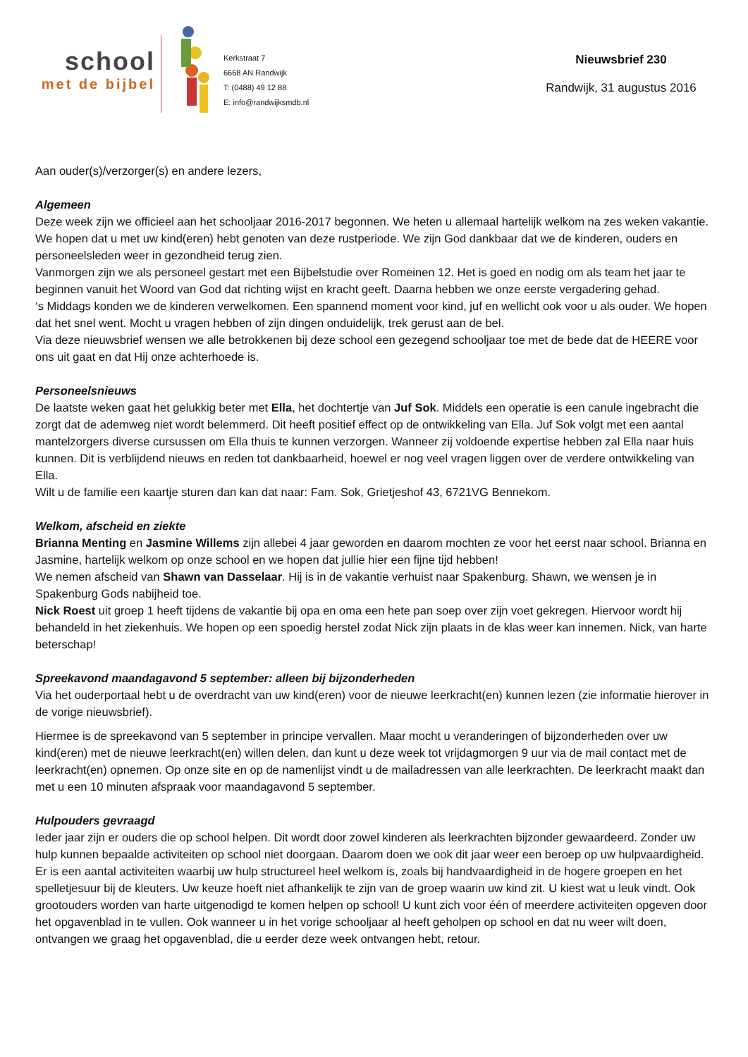school
met de bijbel
Kerkstraat 7
6668 AN Randwijk
T: (0488) 49 12 88
E: info@randwijksmdb.nl
Nieuwsbrief 230
Randwijk, 31 augustus 2016
Aan ouder(s)/verzorger(s) en andere lezers,
Algemeen
Deze week zijn we officieel aan het schooljaar 2016-2017 begonnen. We heten u allemaal hartelijk welkom na zes weken vakantie. We hopen dat u met uw kind(eren) hebt genoten van deze rustperiode. We zijn God dankbaar dat we de kinderen, ouders en personeelsleden weer in gezondheid terug zien.
Vanmorgen zijn we als personeel gestart met een Bijbelstudie over Romeinen 12. Het is goed en nodig om als team het jaar te beginnen vanuit het Woord van God dat richting wijst en kracht geeft. Daarna hebben we onze eerste vergadering gehad.
‘s Middags konden we de kinderen verwelkomen. Een spannend moment voor kind, juf en wellicht ook voor u als ouder. We hopen dat het snel went. Mocht u vragen hebben of zijn dingen onduidelijk, trek gerust aan de bel.
Via deze nieuwsbrief wensen we alle betrokkenen bij deze school een gezegend schooljaar toe met de bede dat de HEERE voor ons uit gaat en dat Hij onze achterhoede is.
Personeelsnieuws
De laatste weken gaat het gelukkig beter met Ella, het dochtertje van Juf Sok. Middels een operatie is een canule ingebracht die zorgt dat de ademweg niet wordt belemmerd. Dit heeft positief effect op de ontwikkeling van Ella. Juf Sok volgt met een aantal mantelzorgers diverse cursussen om Ella thuis te kunnen verzorgen. Wanneer zij voldoende expertise hebben zal Ella naar huis kunnen. Dit is verblijdend nieuws en reden tot dankbaarheid, hoewel er nog veel vragen liggen over de verdere ontwikkeling van Ella.
Wilt u de familie een kaartje sturen dan kan dat naar: Fam. Sok, Grietjeshof 43, 6721VG Bennekom.
Welkom, afscheid en ziekte
Brianna Menting en Jasmine Willems zijn allebei 4 jaar geworden en daarom mochten ze voor het eerst naar school. Brianna en Jasmine, hartelijk welkom op onze school en we hopen dat jullie hier een fijne tijd hebben!
We nemen afscheid van Shawn van Dasselaar. Hij is in de vakantie verhuist naar Spakenburg. Shawn, we wensen je in Spakenburg Gods nabijheid toe.
Nick Roest uit groep 1 heeft tijdens de vakantie bij opa en oma een hete pan soep over zijn voet gekregen. Hiervoor wordt hij behandeld in het ziekenhuis. We hopen op een spoedig herstel zodat Nick zijn plaats in de klas weer kan innemen. Nick, van harte beterschap!
Spreekavond maandagavond 5 september: alleen bij bijzonderheden
Via het ouderportaal hebt u de overdracht van uw kind(eren) voor de nieuwe leerkracht(en) kunnen lezen (zie informatie hierover in de vorige nieuwsbrief).
Hiermee is de spreekavond van 5 september in principe vervallen. Maar mocht u veranderingen of bijzonderheden over uw kind(eren) met de nieuwe leerkracht(en) willen delen, dan kunt u deze week tot vrijdagmorgen 9 uur via de mail contact met de leerkracht(en) opnemen. Op onze site en op de namenlijst vindt u de mailadressen van alle leerkrachten. De leerkracht maakt dan met u een 10 minuten afspraak voor maandagavond 5 september.
Hulpouders gevraagd
Ieder jaar zijn er ouders die op school helpen. Dit wordt door zowel kinderen als leerkrachten bijzonder gewaardeerd. Zonder uw hulp kunnen bepaalde activiteiten op school niet doorgaan. Daarom doen we ook dit jaar weer een beroep op uw hulpvaardigheid. Er is een aantal activiteiten waarbij uw hulp structureel heel welkom is, zoals bij handvaardigheid in de hogere groepen en het spelletjesuur bij de kleuters. Uw keuze hoeft niet afhankelijk te zijn van de groep waarin uw kind zit. U kiest wat u leuk vindt. Ook grootouders worden van harte uitgenodigd te komen helpen op school! U kunt zich voor één of meerdere activiteiten opgeven door het opgavenblad in te vullen. Ook wanneer u in het vorige schooljaar al heeft geholpen op school en dat nu weer wilt doen, ontvangen we graag het opgavenblad, die u eerder deze week ontvangen hebt, retour.